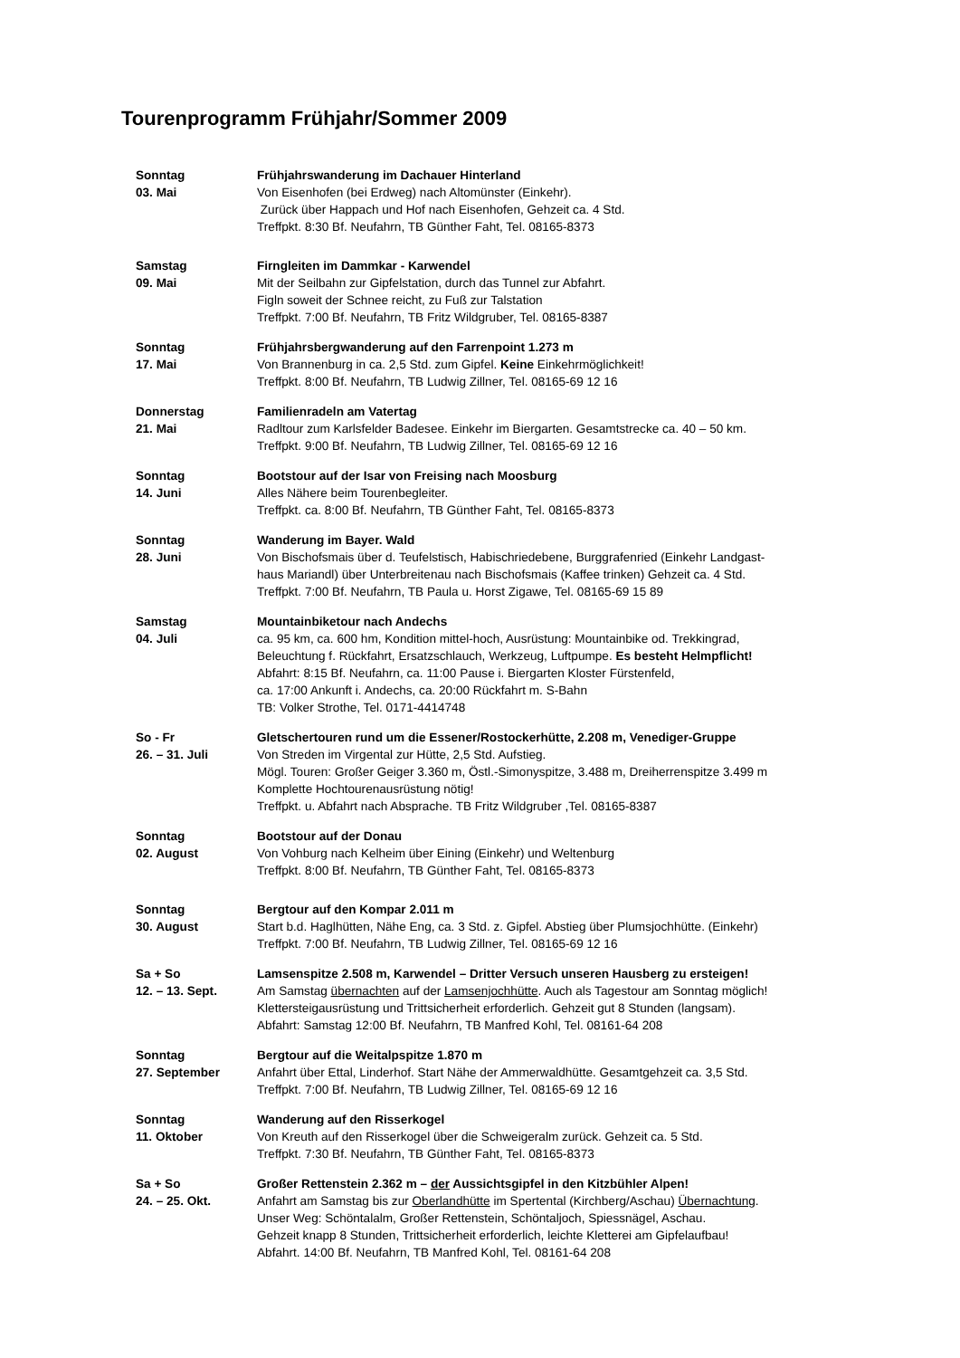Tourenprogramm Frühjahr/Sommer 2009
Sonntag
03. Mai
Frühjahrswanderung im Dachauer Hinterland
Von Eisenhofen (bei Erdweg) nach Altomünster (Einkehr).
Zurück über Happach und Hof nach Eisenhofen, Gehzeit ca. 4 Std.
Treffpkt. 8:30 Bf. Neufahrn, TB Günther Faht, Tel. 08165-8373
Samstag
09. Mai
Firngleiten im Dammkar - Karwendel
Mit der Seilbahn zur Gipfelstation, durch das Tunnel zur Abfahrt.
Figln soweit der Schnee reicht, zu Fuß zur Talstation
Treffpkt. 7:00 Bf. Neufahrn, TB Fritz Wildgruber, Tel. 08165-8387
Sonntag
17. Mai
Frühjahrsbergwanderung auf den Farrenpoint 1.273 m
Von Brannenburg in ca. 2,5 Std. zum Gipfel. Keine Einkehrmöglichkeit!
Treffpkt. 8:00 Bf. Neufahrn, TB Ludwig Zillner, Tel. 08165-69 12 16
Donnerstag
21. Mai
Familienradeln am Vatertag
Radltour zum Karlsfelder Badesee. Einkehr im Biergarten. Gesamtstrecke ca. 40 – 50 km.
Treffpkt. 9:00 Bf. Neufahrn, TB Ludwig Zillner, Tel. 08165-69 12 16
Sonntag
14. Juni
Bootstour auf der Isar von Freising nach Moosburg
Alles Nähere beim Tourenbegleiter.
Treffpkt. ca. 8:00 Bf. Neufahrn, TB Günther Faht, Tel. 08165-8373
Sonntag
28. Juni
Wanderung im Bayer. Wald
Von Bischofsmais über d. Teufelstisch, Habischriedebene, Burggrafenried (Einkehr Landgast-
haus Mariandl) über Unterbreitenau nach Bischofsmais (Kaffee trinken) Gehzeit ca. 4 Std.
Treffpkt. 7:00 Bf. Neufahrn, TB Paula u. Horst Zigawe, Tel. 08165-69 15 89
Samstag
04. Juli
Mountainbiketour nach Andechs
ca. 95 km, ca. 600 hm, Kondition mittel-hoch, Ausrüstung: Mountainbike od. Trekkingrad,
Beleuchtung f. Rückfahrt, Ersatzschlauch, Werkzeug, Luftpumpe. Es besteht Helmpflicht!
Abfahrt: 8:15 Bf. Neufahrn, ca. 11:00 Pause i. Biergarten Kloster Fürstenfeld,
ca. 17:00 Ankunft i. Andechs, ca. 20:00 Rückfahrt m. S-Bahn
TB: Volker Strothe, Tel. 0171-4414748
So - Fr
26. – 31. Juli
Gletschertouren rund um die Essener/Rostockerhütte, 2.208 m, Venediger-Gruppe
Von Streden im Virgental zur Hütte, 2,5 Std. Aufstieg.
Mögl. Touren: Großer Geiger 3.360 m, Östl.-Simonyspitze, 3.488 m, Dreiherrenspitze 3.499 m
Komplette Hochtourenausrüstung nötig!
Treffpkt. u. Abfahrt nach Absprache. TB Fritz Wildgruber ,Tel. 08165-8387
Sonntag
02. August
Bootstour auf der Donau
Von Vohburg nach Kelheim über Eining (Einkehr) und Weltenburg
Treffpkt. 8:00 Bf. Neufahrn, TB Günther Faht, Tel. 08165-8373
Sonntag
30. August
Bergtour auf den Kompar 2.011 m
Start b.d. Haglhütten, Nähe Eng, ca. 3 Std. z. Gipfel. Abstieg über Plumsjochhütte. (Einkehr)
Treffpkt. 7:00 Bf. Neufahrn, TB Ludwig Zillner, Tel. 08165-69 12 16
Sa + So
12. – 13. Sept.
Lamsenspitze 2.508 m, Karwendel – Dritter Versuch unseren Hausberg zu ersteigen!
Am Samstag übernachten auf der Lamsenjochhütte. Auch als Tagestour am Sonntag möglich!
Klettersteigausrüstung und Trittsicherheit erforderlich. Gehzeit gut 8 Stunden (langsam).
Abfahrt: Samstag 12:00 Bf. Neufahrn, TB Manfred Kohl, Tel. 08161-64 208
Sonntag
27. September
Bergtour auf die Weitalpspitze 1.870 m
Anfahrt über Ettal, Linderhof. Start Nähe der Ammerwaldhütte. Gesamtgehzeit ca. 3,5 Std.
Treffpkt. 7:00 Bf. Neufahrn, TB Ludwig Zillner, Tel. 08165-69 12 16
Sonntag
11. Oktober
Wanderung auf den Risserkogel
Von Kreuth auf den Risserkogel über die Schweigeralm zurück. Gehzeit ca. 5 Std.
Treffpkt. 7:30 Bf. Neufahrn, TB Günther Faht, Tel. 08165-8373
Sa + So
24. – 25. Okt.
Großer Rettenstein 2.362 m – der Aussichtsgipfel in den Kitzbühler Alpen!
Anfahrt am Samstag bis zur Oberlandhütte im Spertental (Kirchberg/Aschau) Übernachtung.
Unser Weg: Schöntalalm, Großer Rettenstein, Schöntaljoch, Spiessnägel, Aschau.
Gehzeit knapp 8 Stunden, Trittsicherheit erforderlich, leichte Kletterei am Gipfelaufbau!
Abfahrt. 14:00 Bf. Neufahrn, TB Manfred Kohl, Tel. 08161-64 208